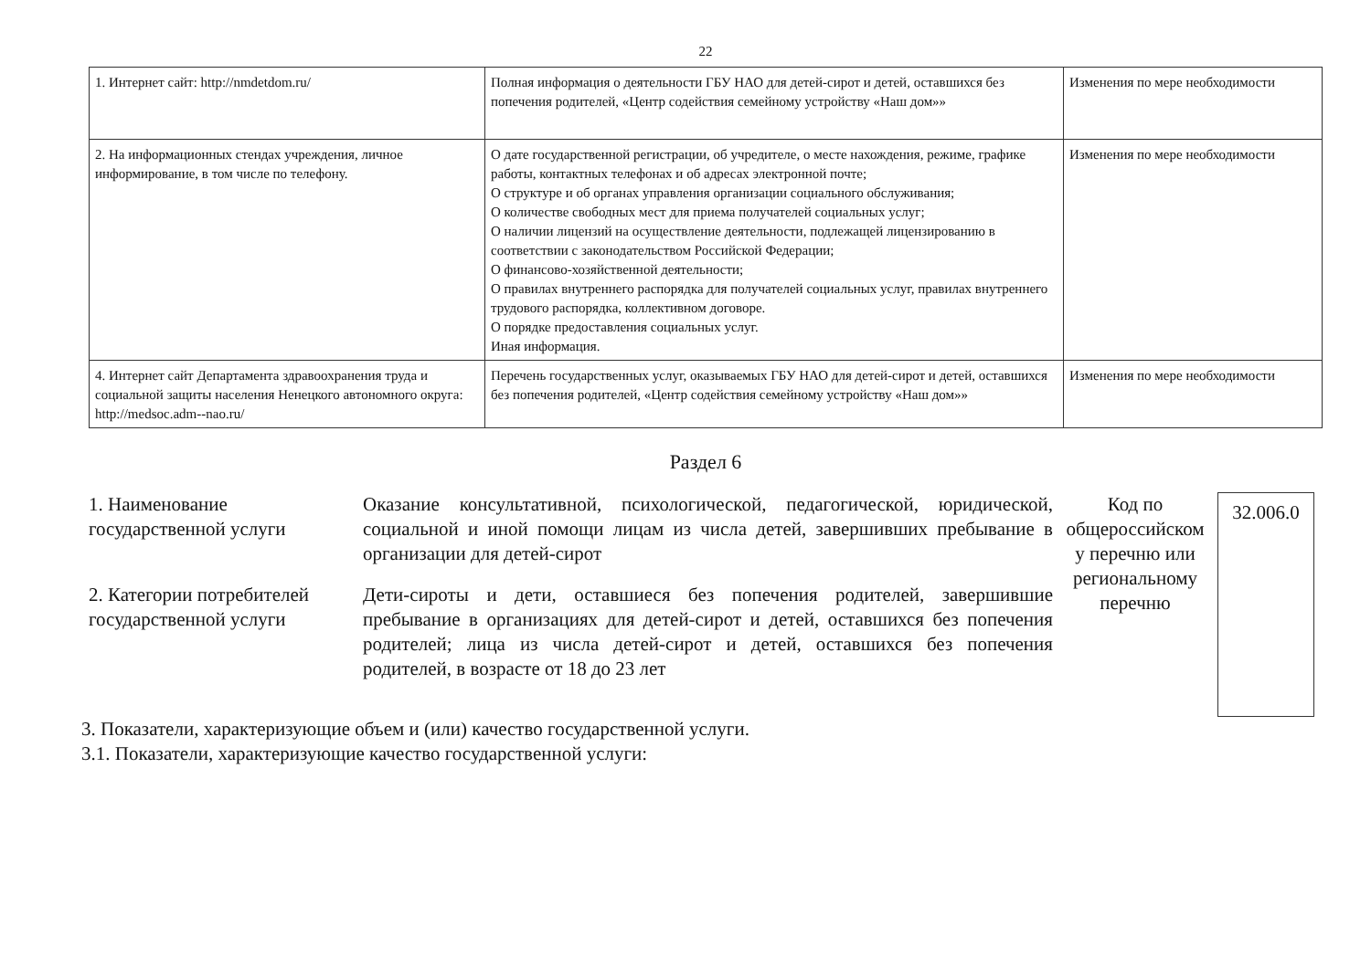22
| 1. Интернет сайт: http://nmdetdom.ru/ | Полная информация о деятельности ГБУ НАО для детей-сирот и детей, оставшихся без попечения родителей, «Центр содействия семейному устройству «Наш дом»» | Изменения по мере необходимости |
| 2. На информационных стендах учреждения, личное информирование, в том числе по телефону. | О дате государственной регистрации, об учредителе, о месте нахождения, режиме, графике работы, контактных телефонах и об адресах электронной почте; О структуре и об органах управления организации социального обслуживания; О количестве свободных мест для приема получателей социальных услуг; О наличии лицензий на осуществление деятельности, подлежащей лицензированию в соответствии с законодательством Российской Федерации; О финансово-хозяйственной деятельности; О правилах внутреннего распорядка для получателей социальных услуг, правилах внутреннего трудового распорядка, коллективном договоре. О порядке предоставления социальных услуг. Иная информация. | Изменения по мере необходимости |
| 4. Интернет сайт Департамента здравоохранения труда и социальной защиты населения Ненецкого автономного округа: http://medsoc.adm--nao.ru/ | Перечень государственных услуг, оказываемых ГБУ НАО для детей-сирот и детей, оставшихся без попечения родителей, «Центр содействия семейному устройству «Наш дом»» | Изменения по мере необходимости |
Раздел 6
1. Наименование государственной услуги
Оказание консультативной, психологической, педагогической, юридической, социальной и иной помощи лицам из числа детей, завершивших пребывание в организации для детей-сирот
2. Категории потребителей государственной услуги
Дети-сироты и дети, оставшиеся без попечения родителей, завершившие пребывание в организациях для детей-сирот и детей, оставшихся без попечения родителей; лица из числа детей-сирот и детей, оставшихся без попечения родителей, в возрасте от 18 до 23 лет
Код по общероссийском у перечню или региональному перечню
32.006.0
3. Показатели, характеризующие объем и (или) качество государственной услуги.
3.1. Показатели, характеризующие качество государственной услуги: